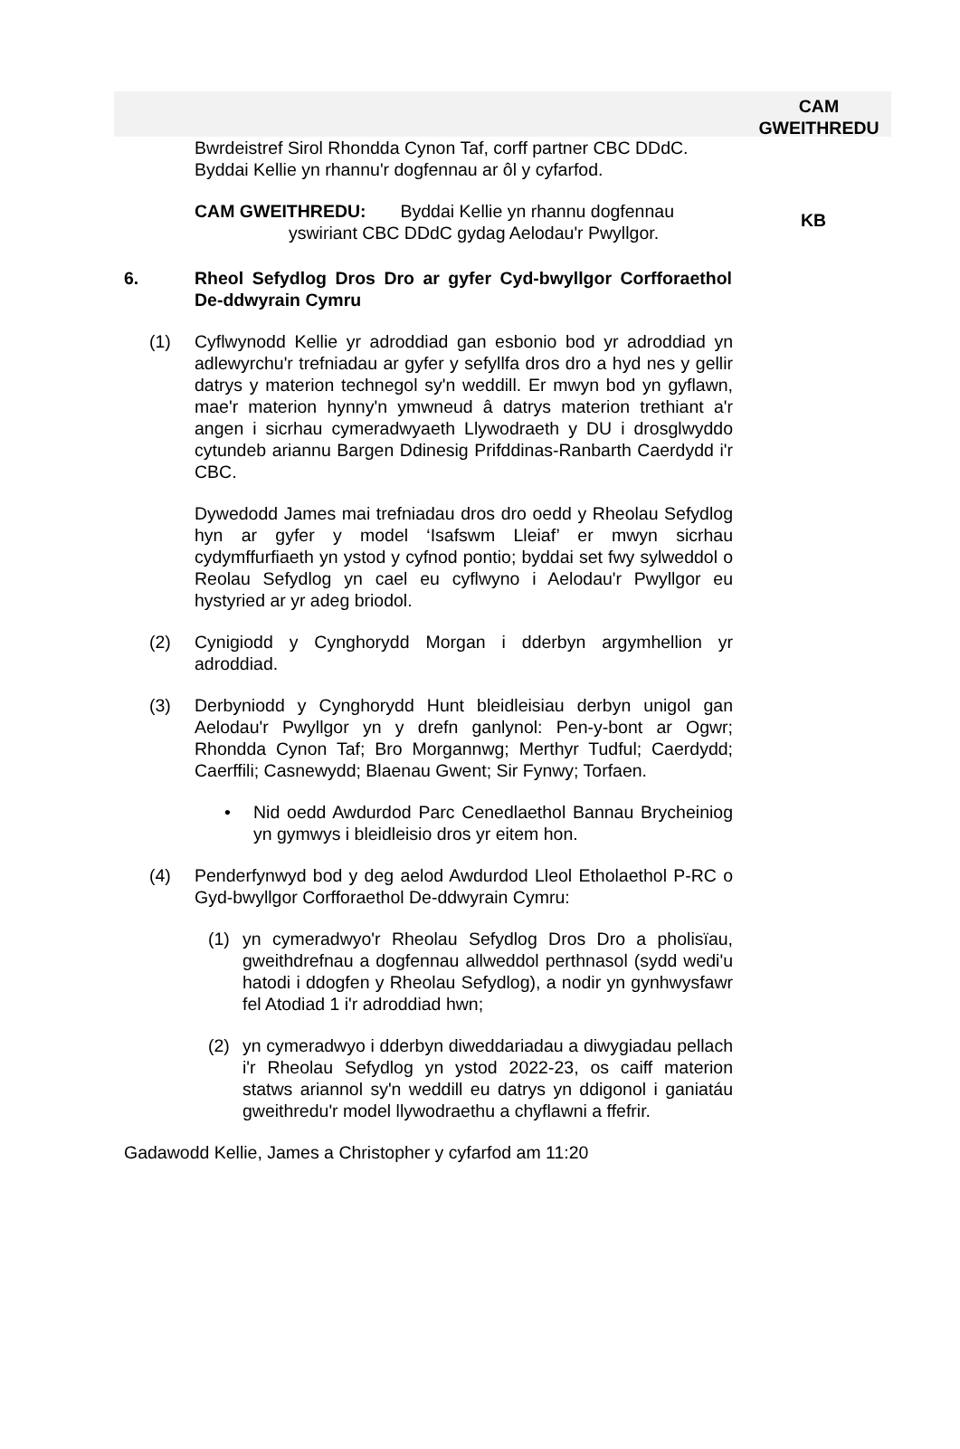CAM
GWEITHREDU
Bwrdeistref Sirol Rhondda Cynon Taf, corff partner CBC DDdC. Byddai Kellie yn rhannu'r dogfennau ar ôl y cyfarfod.
CAM GWEITHREDU: Byddai Kellie yn rhannu dogfennau
yswiriant CBC DDdC gydag Aelodau'r Pwyllgor.
KB
6. Rheol Sefydlog Dros Dro ar gyfer Cyd-bwyllgor Corfforaethol De-ddwyrain Cymru
(1) Cyflwynodd Kellie yr adroddiad gan esbonio bod yr adroddiad yn adlewyrchu'r trefniadau ar gyfer y sefyllfa dros dro a hyd nes y gellir datrys y materion technegol sy'n weddill. Er mwyn bod yn gyflawn, mae'r materion hynny'n ymwneud â datrys materion trethiant a'r angen i sicrhau cymeradwyaeth Llywodraeth y DU i drosglwyddo cytundeb ariannu Bargen Ddinesig Prifddinas-Ranbarth Caerdydd i'r CBC.
Dywedodd James mai trefniadau dros dro oedd y Rheolau Sefydlog hyn ar gyfer y model ‘Isafswm Lleiaf’ er mwyn sicrhau cydymffurfiaeth yn ystod y cyfnod pontio; byddai set fwy sylweddol o Reolau Sefydlog yn cael eu cyflwyno i Aelodau'r Pwyllgor eu hystyried ar yr adeg briodol.
(2) Cynigiodd y Cynghorydd Morgan i dderbyn argymhellion yr adroddiad.
(3) Derbyniodd y Cynghorydd Hunt bleidleisiau derbyn unigol gan Aelodau'r Pwyllgor yn y drefn ganlynol: Pen-y-bont ar Ogwr; Rhondda Cynon Taf; Bro Morgannwg; Merthyr Tudful; Caerdydd; Caerffili; Casnewydd; Blaenau Gwent; Sir Fynwy; Torfaen.
• Nid oedd Awdurdod Parc Cenedlaethol Bannau Brycheiniog yn gymwys i bleidleisio dros yr eitem hon.
(4) Penderfynwyd bod y deg aelod Awdurdod Lleol Etholaethol P-RC o Gyd-bwyllgor Corfforaethol De-ddwyrain Cymru:
(1) yn cymeradwyo'r Rheolau Sefydlog Dros Dro a pholisïau, gweithdrefnau a dogfennau allweddol perthnasol (sydd wedi'u hatodi i ddogfen y Rheolau Sefydlog), a nodir yn gynhwysfawr fel Atodiad 1 i'r adroddiad hwn;
(2) yn cymeradwyo i dderbyn diweddariadau a diwygiadau pellach i'r Rheolau Sefydlog yn ystod 2022-23, os caiff materion statws ariannol sy'n weddill eu datrys yn ddigonol i ganiatáu gweithredu'r model llywodraethu a chyflawni a ffefrir.
Gadawodd Kellie, James a Christopher y cyfarfod am 11:20